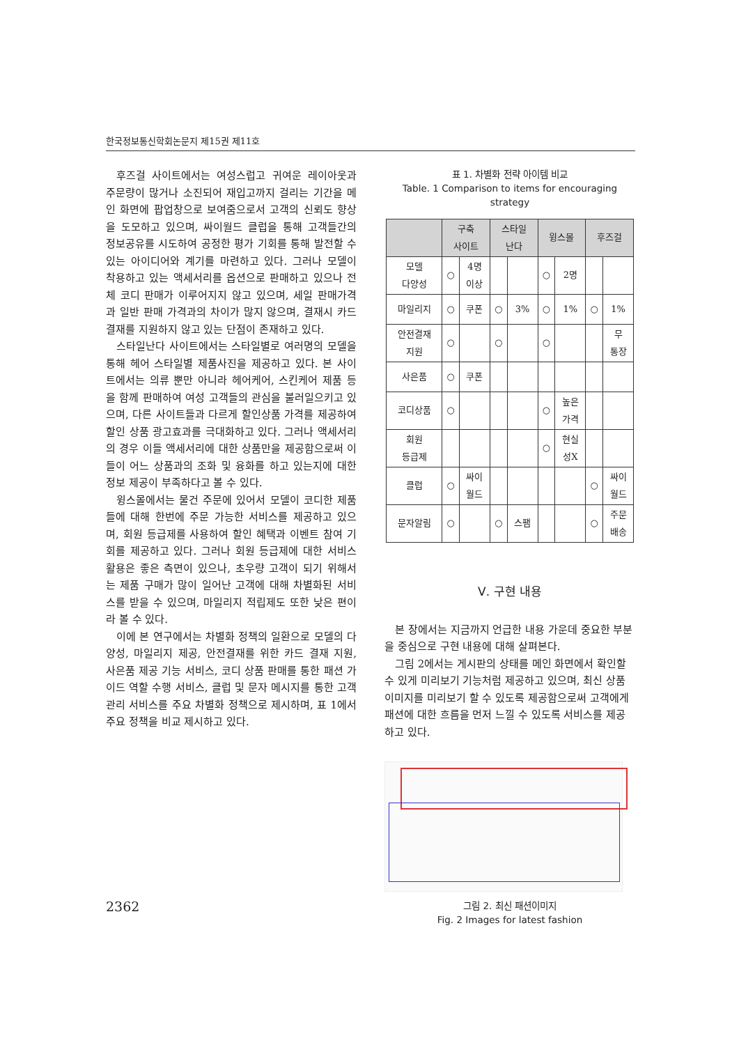한국정보통신학회논문지 제15권 제11호
후즈걸 사이트에서는 여성스럽고 귀여운 레이아웃과 주문량이 많거나 소진되어 재입고까지 걸리는 기간을 메인 화면에 팝업창으로 보여줌으로서 고객의 신뢰도 향상을 도모하고 있으며, 싸이월드 클럽을 통해 고객들간의 정보공유를 시도하여 공정한 평가 기회를 통해 발전할 수 있는 아이디어와 계기를 마련하고 있다. 그러나 모델이 착용하고 있는 액세서리를 옵션으로 판매하고 있으나 전체 코디 판매가 이루어지지 않고 있으며, 세일 판매가격과 일반 판매 가격과의 차이가 많지 않으며, 결재시 카드결재를 지원하지 않고 있는 단점이 존재하고 있다.
스타일난다 사이트에서는 스타일별로 여러명의 모델을 통해 헤어 스타일별 제품사진을 제공하고 있다. 본 사이트에서는 의류 뿐만 아니라 헤어케어, 스킨케어 제품 등을 함께 판매하여 여성 고객들의 관심을 불러일으키고 있으며, 다른 사이트들과 다르게 할인상품 가격를 제공하여 할인 상품 광고효과를 극대화하고 있다. 그러나 액세서리의 경우 이들 액세서리에 대한 상품만을 제공함으로써 이들이 어느 상품과의 조화 및 융화를 하고 있는지에 대한 정보 제공이 부족하다고 볼 수 있다.
윙스몰에서는 물건 주문에 있어서 모델이 코디한 제품들에 대해 한번에 주문 가능한 서비스를 제공하고 있으며, 회원 등급제를 사용하여 할인 혜택과 이벤트 참여 기회를 제공하고 있다. 그러나 회원 등급제에 대한 서비스 활용은 좋은 측면이 있으나, 초우량 고객이 되기 위해서는 제품 구매가 많이 일어난 고객에 대해 차별화된 서비스를 받을 수 있으며, 마일리지 적립제도 또한 낮은 편이라 볼 수 있다.
이에 본 연구에서는 차별화 정책의 일환으로 모델의 다양성, 마일리지 제공, 안전결재를 위한 카드 결재 지원, 사은품 제공 기능 서비스, 코디 상품 판매를 통한 패션 가이드 역할 수행 서비스, 클럽 및 문자 메시지를 통한 고객관리 서비스를 주요 차별화 정책으로 제시하며, 표 1에서 주요 정책을 비교 제시하고 있다.
표 1. 차별화 전략 아이템 비교
Table. 1 Comparison to items for encouraging strategy
| | 구축 사이트 | | 스타일 난다 | | 윙스몰 | | 후즈걸 | |
| --- | --- | --- | --- | --- | --- | --- | --- | --- |
| 모델 다양성 | ○ | 4명 이상 | | | ○ | 2명 | | |
| 마일리지 | ○ | 쿠폰 | ○ | 3% | ○ | 1% | ○ | 1% |
| 안전결재 지원 | ○ | | ○ | | ○ | | | 무 통장 |
| 사은품 | ○ | 쿠폰 | | | | | | |
| 코디상품 | ○ | | | | ○ | 높은 가격 | | |
| 회원 등급제 | | | | | ○ | 현실 성X | | |
| 클럽 | ○ | 싸이 월드 | | | | | ○ | 싸이 월드 |
| 문자알림 | ○ | | ○ | 스팸 | | | ○ | 주문 배송 |
Ⅴ. 구현 내용
본 장에서는 지금까지 언급한 내용 가운데 중요한 부분을 중심으로 구현 내용에 대해 살펴본다.
그림 2에서는 게시판의 상태를 메인 화면에서 확인할 수 있게 미리보기 기능처럼 제공하고 있으며, 최신 상품 이미지를 미리보기 할 수 있도록 제공함으로써 고객에게 패션에 대한 흐름을 먼저 느낄 수 있도록 서비스를 제공하고 있다.
그림 2. 최신 패션이미지
Fig. 2 Images for latest fashion
2362